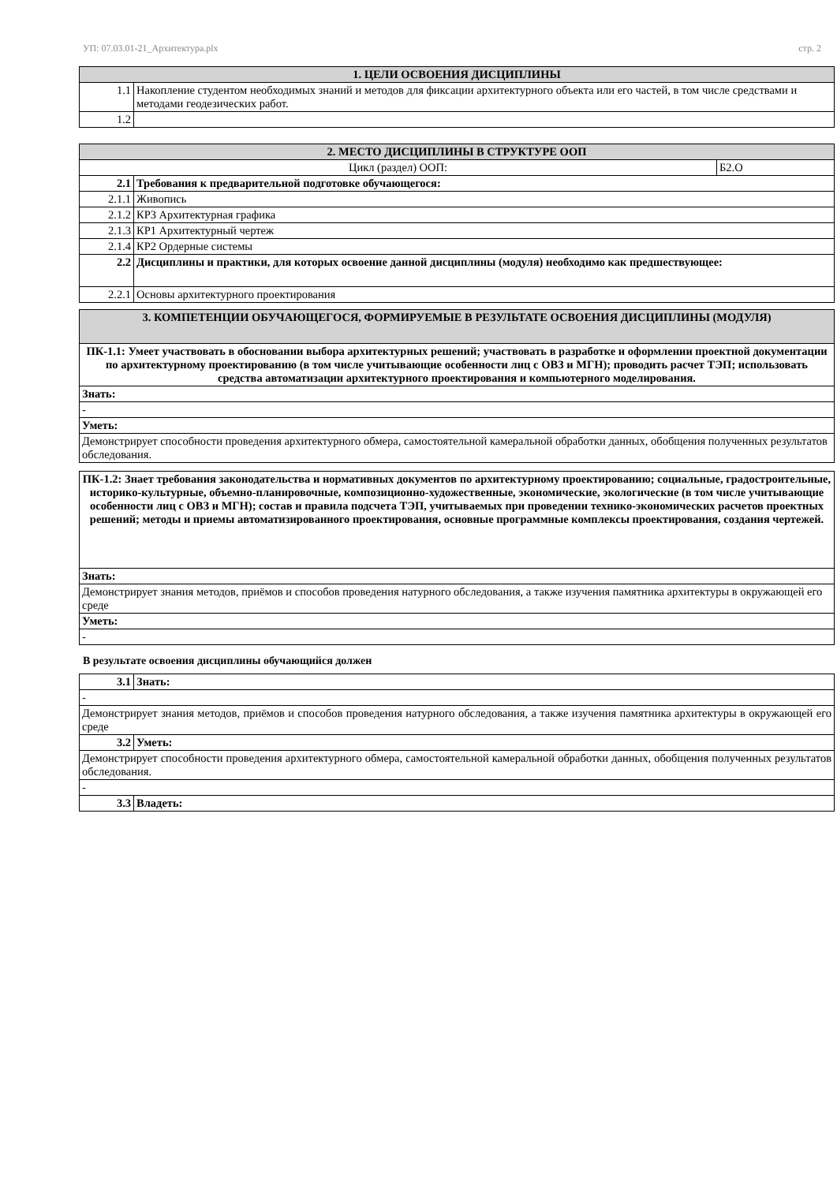УП: 07.03.01-21_Архитектура.plx стр. 2
| 1. ЦЕЛИ ОСВОЕНИЯ ДИСЦИПЛИНЫ | |
| --- | --- |
| 1.1 | Накопление студентом необходимых знаний и методов для фиксации архитектурного объекта или его частей, в том числе средствами и методами геодезических работ. |
| 1.2 | |
| 2. МЕСТО ДИСЦИПЛИНЫ В СТРУКТУРЕ ООП | | |
| --- | --- | --- |
| Цикл (раздел) ООП: | | Б2.О |
| 2.1 | Требования к предварительной подготовке обучающегося: | |
| 2.1.1 | Живопись | |
| 2.1.2 | КР3 Архитектурная графика | |
| 2.1.3 | КР1 Архитектурный чертеж | |
| 2.1.4 | КР2 Ордерные системы | |
| 2.2 | Дисциплины и практики, для которых освоение данной дисциплины (модуля) необходимо как предшествующее: | |
| 2.2.1 | Основы архитектурного проектирования | |
| 3. КОМПЕТЕНЦИИ ОБУЧАЮЩЕГОСЯ, ФОРМИРУЕМЫЕ В РЕЗУЛЬТАТЕ ОСВОЕНИЯ ДИСЦИПЛИНЫ (МОДУЛЯ) |
| --- |
| ПК-1.1: Умеет участвовать в обосновании выбора архитектурных решений; участвовать в разработке и оформлении проектной документации по архитектурному проектированию (в том числе учитывающие особенности лиц с ОВЗ и МГН); проводить расчет ТЭП; использовать средства автоматизации архитектурного проектирования и компьютерного моделирования. |
| Знать: |
| - |
| Уметь: |
| Демонстрирует способности проведения архитектурного обмера, самостоятельной камеральной обработки данных, обобщения полученных результатов обследования. |
| ПК-1.2: Знает требования законодательства и нормативных документов по архитектурному проектированию; социальные, градостроительные, историко-культурные, объемно-планировочные, композиционно-художественные, экономические, экологические (в том числе учитывающие особенности лиц с ОВЗ и МГН); состав и правила подсчета ТЭП, учитываемых при проведении технико-экономических расчетов проектных решений; методы и приемы автоматизированного проектирования, основные программные комплексы проектирования, создания чертежей. |
| Знать: |
| Демонстрирует знания методов, приёмов и способов проведения натурного обследования, а также изучения памятника архитектуры в окружающей его среде |
| Уметь: |
| - |
В результате освоения дисциплины обучающийся должен
| 3.1 | Знать: |
| - | |
| Демонстрирует знания методов, приёмов и способов проведения натурного обследования, а также изучения памятника архитектуры в окружающей его среде | |
| 3.2 | Уметь: |
| Демонстрирует способности проведения архитектурного обмера, самостоятельной камеральной обработки данных, обобщения полученных результатов обследования. | |
| - | |
| 3.3 | Владеть: |